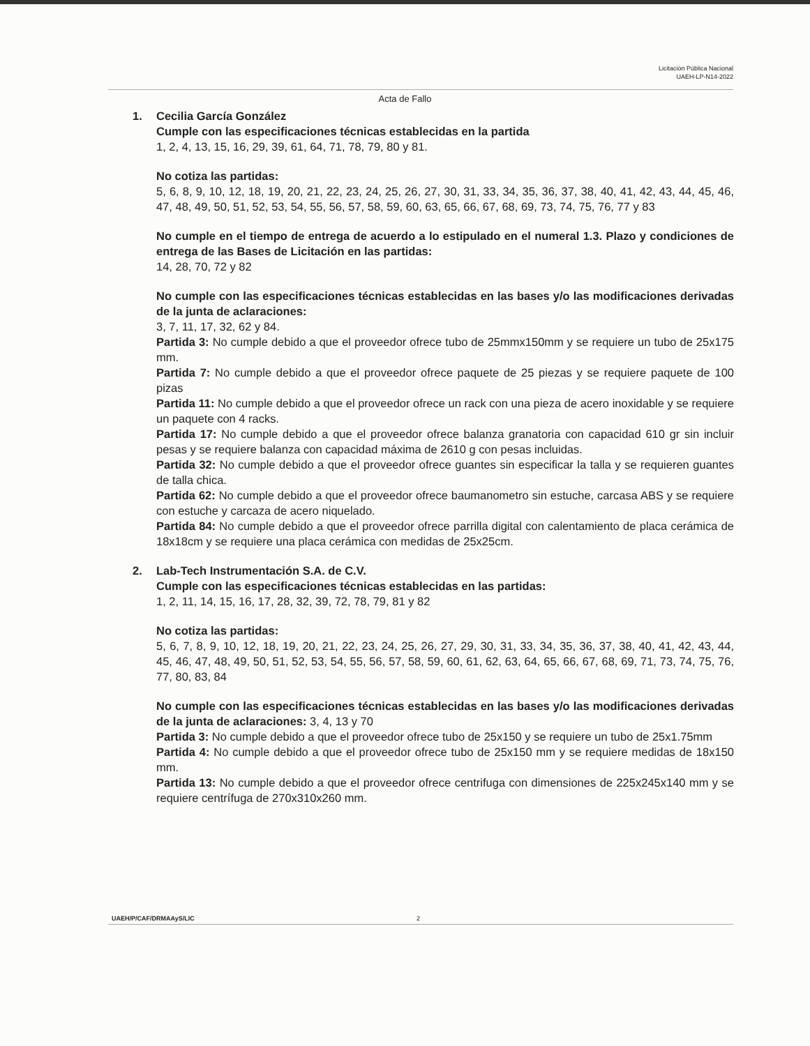Licitación Pública Nacional
UAEH-LP-N14-2022
Acta de Fallo
1. Cecilia García González
Cumple con las especificaciones técnicas establecidas en la partida
1, 2, 4, 13, 15, 16, 29, 39, 61, 64, 71, 78, 79, 80 y 81.
No cotiza las partidas:
5, 6, 8, 9, 10, 12, 18, 19, 20, 21, 22, 23, 24, 25, 26, 27, 30, 31, 33, 34, 35, 36, 37, 38, 40, 41, 42, 43, 44, 45, 46, 47, 48, 49, 50, 51, 52, 53, 54, 55, 56, 57, 58, 59, 60, 63, 65, 66, 67, 68, 69, 73, 74, 75, 76, 77 y 83
No cumple en el tiempo de entrega de acuerdo a lo estipulado en el numeral 1.3. Plazo y condiciones de entrega de las Bases de Licitación en las partidas:
14, 28, 70, 72 y 82
No cumple con las especificaciones técnicas establecidas en las bases y/o las modificaciones derivadas de la junta de aclaraciones:
3, 7, 11, 17, 32, 62 y 84.
Partida 3: No cumple debido a que el proveedor ofrece tubo de 25mmx150mm y se requiere un tubo de 25x175 mm.
Partida 7: No cumple debido a que el proveedor ofrece paquete de 25 piezas y se requiere paquete de 100 pizas
Partida 11: No cumple debido a que el proveedor ofrece un rack con una pieza de acero inoxidable y se requiere un paquete con 4 racks.
Partida 17: No cumple debido a que el proveedor ofrece balanza granatoria con capacidad 610 gr sin incluir pesas y se requiere balanza con capacidad máxima de 2610 g con pesas incluidas.
Partida 32: No cumple debido a que el proveedor ofrece guantes sin especificar la talla y se requieren guantes de talla chica.
Partida 62: No cumple debido a que el proveedor ofrece baumanometro sin estuche, carcasa ABS y se requiere con estuche y carcaza de acero niquelado.
Partida 84: No cumple debido a que el proveedor ofrece parrilla digital con calentamiento de placa cerámica de 18x18cm y se requiere una placa cerámica con medidas de 25x25cm.
2. Lab-Tech Instrumentación S.A. de C.V.
Cumple con las especificaciones técnicas establecidas en las partidas:
1, 2, 11, 14, 15, 16, 17, 28, 32, 39, 72, 78, 79, 81 y 82
No cotiza las partidas:
5, 6, 7, 8, 9, 10, 12, 18, 19, 20, 21, 22, 23, 24, 25, 26, 27, 29, 30, 31, 33, 34, 35, 36, 37, 38, 40, 41, 42, 43, 44, 45, 46, 47, 48, 49, 50, 51, 52, 53, 54, 55, 56, 57, 58, 59, 60, 61, 62, 63, 64, 65, 66, 67, 68, 69, 71, 73, 74, 75, 76, 77, 80, 83, 84
No cumple con las especificaciones técnicas establecidas en las bases y/o las modificaciones derivadas de la junta de aclaraciones: 3, 4, 13 y 70
Partida 3: No cumple debido a que el proveedor ofrece tubo de 25x150 y se requiere un tubo de 25x1.75mm
Partida 4: No cumple debido a que el proveedor ofrece tubo de 25x150 mm y se requiere medidas de 18x150 mm.
Partida 13: No cumple debido a que el proveedor ofrece centrifuga con dimensiones de 225x245x140 mm y se requiere centrífuga de 270x310x260 mm.
UAEH/P/CAF/DRMAAyS/LIC 2